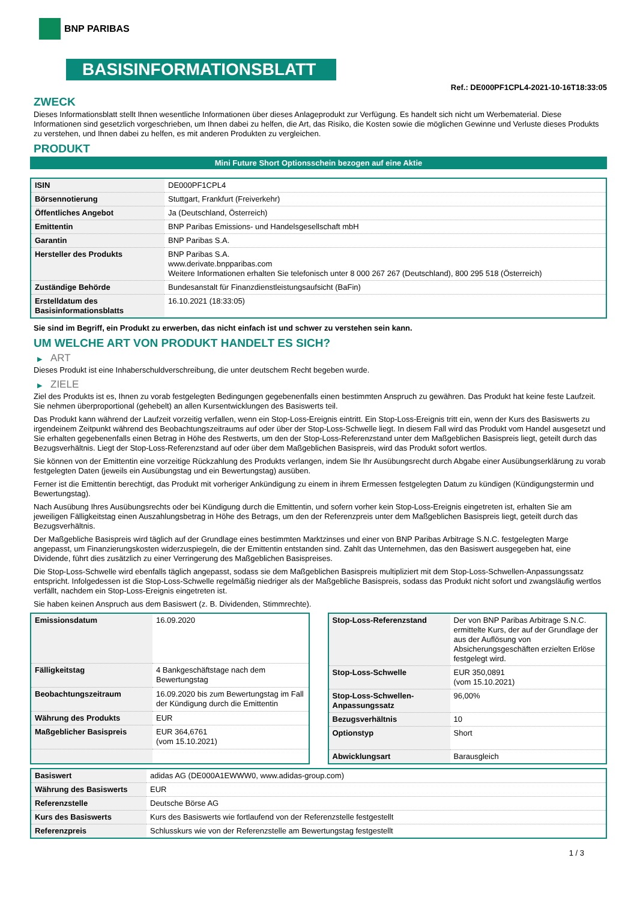BNP PARIBAS
BASISINFORMATIONSBLATT
Ref.: DE000PF1CPL4-2021-10-16T18:33:05
ZWECK
Dieses Informationsblatt stellt Ihnen wesentliche Informationen über dieses Anlageprodukt zur Verfügung. Es handelt sich nicht um Werbematerial. Diese Informationen sind gesetzlich vorgeschrieben, um Ihnen dabei zu helfen, die Art, das Risiko, die Kosten sowie die möglichen Gewinne und Verluste dieses Produkts zu verstehen, und Ihnen dabei zu helfen, es mit anderen Produkten zu vergleichen.
PRODUKT
Mini Future Short Optionsschein bezogen auf eine Aktie
| ISIN | DE000PF1CPL4 |
| Börsennotierung | Stuttgart, Frankfurt (Freiverkehr) |
| Öffentliches Angebot | Ja (Deutschland, Österreich) |
| Emittentin | BNP Paribas Emissions- und Handelsgesellschaft mbH |
| Garantin | BNP Paribas S.A. |
| Hersteller des Produkts | BNP Paribas S.A. www.derivate.bnpparibas.com Weitere Informationen erhalten Sie telefonisch unter 8 000 267 267 (Deutschland), 800 295 518 (Österreich) |
| Zuständige Behörde | Bundesanstalt für Finanzdienstleistungsaufsicht (BaFin) |
| Erstelldatum des Basisinformationsblatts | 16.10.2021 (18:33:05) |
Sie sind im Begriff, ein Produkt zu erwerben, das nicht einfach ist und schwer zu verstehen sein kann.
UM WELCHE ART VON PRODUKT HANDELT ES SICH?
▶ ART
Dieses Produkt ist eine Inhaberschuldverschreibung, die unter deutschem Recht begeben wurde.
▶ ZIELE
Ziel des Produkts ist es, Ihnen zu vorab festgelegten Bedingungen gegebenenfalls einen bestimmten Anspruch zu gewähren. Das Produkt hat keine feste Laufzeit. Sie nehmen überproportional (gehebelt) an allen Kursentwicklungen des Basiswerts teil.
Das Produkt kann während der Laufzeit vorzeitig verfallen, wenn ein Stop-Loss-Ereignis eintritt. Ein Stop-Loss-Ereignis tritt ein, wenn der Kurs des Basiswerts zu irgendeinem Zeitpunkt während des Beobachtungszeitraums auf oder über der Stop-Loss-Schwelle liegt. In diesem Fall wird das Produkt vom Handel ausgesetzt und Sie erhalten gegebenenfalls einen Betrag in Höhe des Restwerts, um den der Stop-Loss-Referenzstand unter dem Maßgeblichen Basispreis liegt, geteilt durch das Bezugsverhältnis. Liegt der Stop-Loss-Referenzstand auf oder über dem Maßgeblichen Basispreis, wird das Produkt sofort wertlos.
Sie können von der Emittentin eine vorzeitige Rückzahlung des Produkts verlangen, indem Sie Ihr Ausübungsrecht durch Abgabe einer Ausübungserklärung zu vorab festgelegten Daten (jeweils ein Ausübungstag und ein Bewertungstag) ausüben.
Ferner ist die Emittentin berechtigt, das Produkt mit vorheriger Ankündigung zu einem in ihrem Ermessen festgelegten Datum zu kündigen (Kündigungstermin und Bewertungstag).
Nach Ausübung Ihres Ausübungsrechts oder bei Kündigung durch die Emittentin, und sofern vorher kein Stop-Loss-Ereignis eingetreten ist, erhalten Sie am jeweiligen Fälligkeitstag einen Auszahlungsbetrag in Höhe des Betrags, um den der Referenzpreis unter dem Maßgeblichen Basispreis liegt, geteilt durch das Bezugsverhältnis.
Der Maßgebliche Basispreis wird täglich auf der Grundlage eines bestimmten Marktzinses und einer von BNP Paribas Arbitrage S.N.C. festgelegten Marge angepasst, um Finanzierungskosten widerzuspiegeln, die der Emittentin entstanden sind. Zahlt das Unternehmen, das den Basiswert ausgegeben hat, eine Dividende, führt dies zusätzlich zu einer Verringerung des Maßgeblichen Basispreises.
Die Stop-Loss-Schwelle wird ebenfalls täglich angepasst, sodass sie dem Maßgeblichen Basispreis multipliziert mit dem Stop-Loss-Schwellen-Anpassungssatz entspricht. Infolgedessen ist die Stop-Loss-Schwelle regelmäßig niedriger als der Maßgebliche Basispreis, sodass das Produkt nicht sofort und zwangsläufig wertlos verfällt, nachdem ein Stop-Loss-Ereignis eingetreten ist.
Sie haben keinen Anspruch aus dem Basiswert (z. B. Dividenden, Stimmrechte).
| Emissionsdatum | 16.09.2020 |
| Fälligkeitstag | 4 Bankgeschäftstage nach dem Bewertungstag |
| Beobachtungszeitraum | 16.09.2020 bis zum Bewertungstag im Fall der Kündigung durch die Emittentin |
| Währung des Produkts | EUR |
| Maßgeblicher Basispreis | EUR 364,6761 (vom 15.10.2021) |
| Stop-Loss-Referenzstand | Der von BNP Paribas Arbitrage S.N.C. ermittelte Kurs, der auf der Grundlage der aus der Auflösung von Absicherungsgeschäften erzielten Erlöse festgelegt wird. |
| Stop-Loss-Schwelle | EUR 350,0891 (vom 15.10.2021) |
| Stop-Loss-Schwellen-Anpassungssatz | 96,00% |
| Bezugsverhältnis | 10 |
| Optionstyp | Short |
| Abwicklungsart | Barausgleich |
| Basiswert | adidas AG (DE000A1EWWW0, www.adidas-group.com) |
| Währung des Basiswerts | EUR |
| Referenzstelle | Deutsche Börse AG |
| Kurs des Basiswerts | Kurs des Basiswerts wie fortlaufend von der Referenzstelle festgestellt |
| Referenzpreis | Schlusskurs wie von der Referenzstelle am Bewertungstag festgestellt |
1 / 3